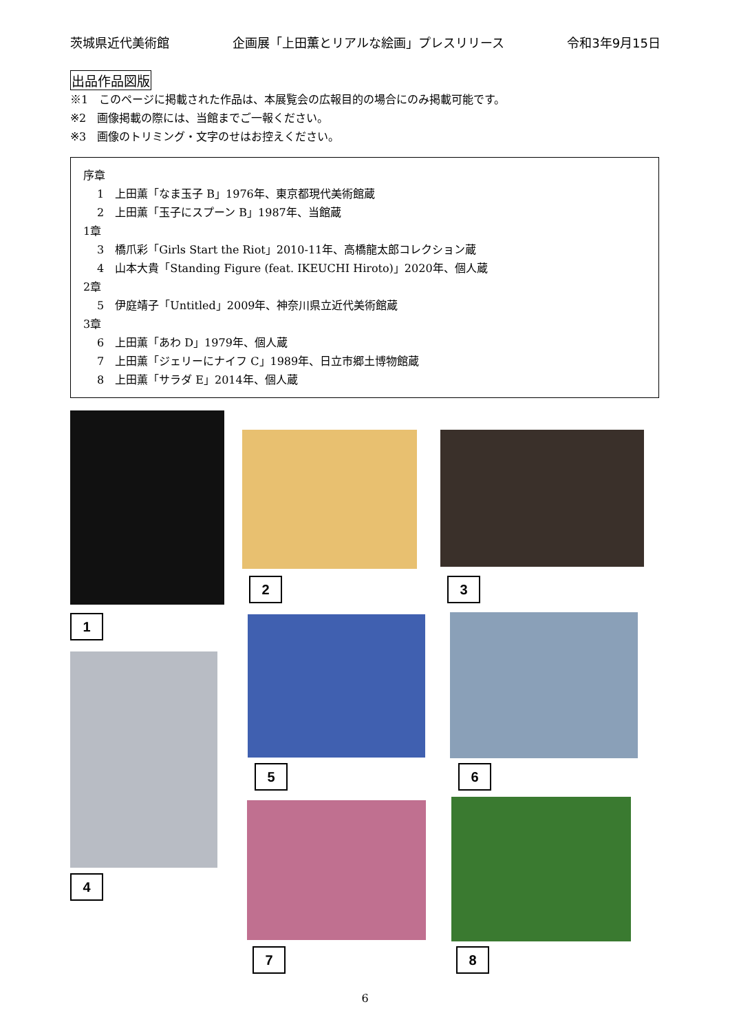茨城県近代美術館 企画展「上田薫とリアルな絵画」プレスリリース 令和3年9月15日
出品作品図版
※1　このページに掲載された作品は、本展覧会の広報目的の場合にのみ掲載可能です。
※2　画像掲載の際には、当館までご一報ください。
※3　画像のトリミング・文字のせはお控えください。
序章
1　上田薫「なま玉子 B」1976年、東京都現代美術館蔵
2　上田薫「玉子にスプーン B」1987年、当館蔵
1章
3　橋爪彩「Girls Start the Riot」2010-11年、高橋龍太郎コレクション蔵
4　山本大貴「Standing Figure (feat. IKEUCHI Hiroto)」2020年、個人蔵
2章
5　伊庭靖子「Untitled」2009年、神奈川県立近代美術館蔵
3章
6　上田薫「あわ D」1979年、個人蔵
7　上田薫「ジェリーにナイフ C」1989年、日立市郷土博物館蔵
8　上田薫「サラダ E」2014年、個人蔵
1
2 3
4
5 6
7 8
6